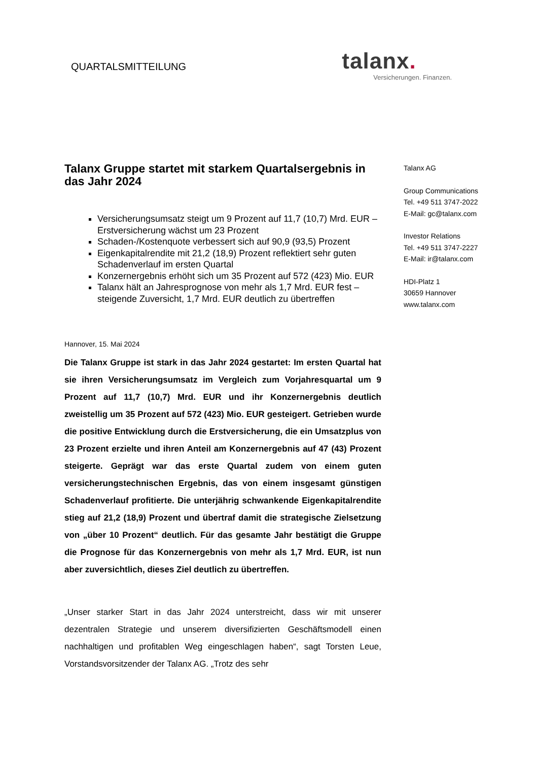QUARTALSMITTEILUNG
talanx.
Versicherungen. Finanzen.
Talanx Gruppe startet mit starkem Quartalsergebnis in das Jahr 2024
Versicherungsumsatz steigt um 9 Prozent auf 11,7 (10,7) Mrd. EUR – Erstversicherung wächst um 23 Prozent
Schaden-/Kostenquote verbessert sich auf 90,9 (93,5) Prozent
Eigenkapitalrendite mit 21,2 (18,9) Prozent reflektiert sehr guten Schadenverlauf im ersten Quartal
Konzernergebnis erhöht sich um 35 Prozent auf 572 (423) Mio. EUR
Talanx hält an Jahresprognose von mehr als 1,7 Mrd. EUR fest – steigende Zuversicht, 1,7 Mrd. EUR deutlich zu übertreffen
Hannover, 15. Mai 2024
Die Talanx Gruppe ist stark in das Jahr 2024 gestartet: Im ersten Quartal hat sie ihren Versicherungsumsatz im Vergleich zum Vorjahresquartal um 9 Prozent auf 11,7 (10,7) Mrd. EUR und ihr Konzernergebnis deutlich zweistellig um 35 Prozent auf 572 (423) Mio. EUR gesteigert. Getrieben wurde die positive Entwicklung durch die Erstversicherung, die ein Umsatzplus von 23 Prozent erzielte und ihren Anteil am Konzernergebnis auf 47 (43) Prozent steigerte. Geprägt war das erste Quartal zudem von einem guten versicherungstechnischen Ergebnis, das von einem insgesamt günstigen Schadenverlauf profitierte. Die unterjährig schwankende Eigenkapitalrendite stieg auf 21,2 (18,9) Prozent und übertraf damit die strategische Zielsetzung von „über 10 Prozent“ deutlich. Für das gesamte Jahr bestätigt die Gruppe die Prognose für das Konzernergebnis von mehr als 1,7 Mrd. EUR, ist nun aber zuversichtlich, dieses Ziel deutlich zu übertreffen.
„Unser starker Start in das Jahr 2024 unterstreicht, dass wir mit unserer dezentralen Strategie und unserem diversifizierten Geschäftsmodell einen nachhaltigen und profitablen Weg eingeschlagen haben“, sagt Torsten Leue, Vorstandsvorsitzender der Talanx AG. „Trotz des sehr
Talanx AG
Group Communications
Tel. +49 511 3747-2022
E-Mail: gc@talanx.com
Investor Relations
Tel. +49 511 3747-2227
E-Mail: ir@talanx.com
HDI-Platz 1
30659 Hannover
www.talanx.com